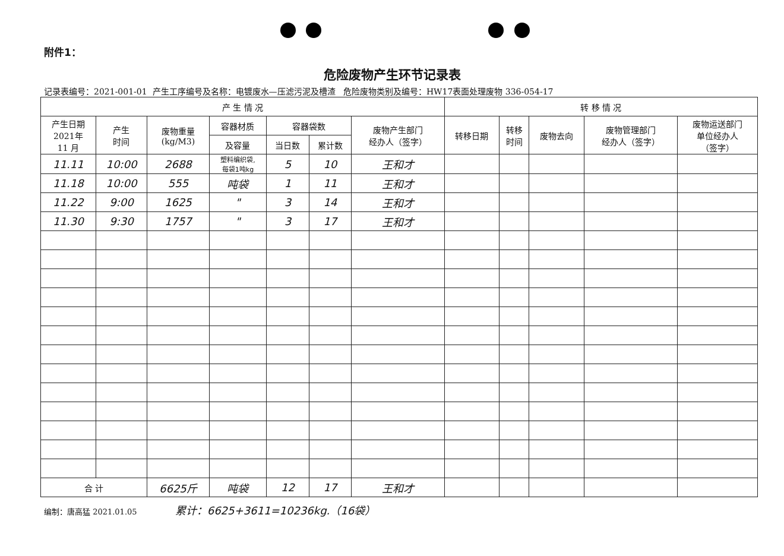附件1：
危险废物产生环节记录表
记录表编号：2021-001-01 产生工序编号及名称：电镀废水—压滤污泥及槽渣 危险废物类别及编号：HW17表面处理废物 336-054-17
| 产 生 情 况 | | | | | | | 转 移 情 况 | | | | |
| --- | --- | --- | --- | --- | --- | --- | --- | --- | --- | --- | --- |
| 产生日期 2021年 11 月 | 产生 时间 | 废物重量 (kg/M3) | 容器材质 | 容器袋数 | | 废物产生部门 经办人（签字） | 转移日期 | 转移 时间 | 废物去向 | 废物管理部门 经办人（签字） | 废物运送部门 单位经办人 （签字） |
| | | | 及容量 | 当日数 | 累计数 | | | | | | |
| 11.11 | 10:00 | 2688 | 塑料编织袋, 每袋1吨kg | 5 | 10 | 王和才 | | | | | |
| 11.18 | 10:00 | 555 | 吨袋 | 1 | 11 | 王和才 | | | | | |
| 11.22 | 9:00 | 1625 | " | 3 | 14 | 王和才 | | | | | |
| 11.30 | 9:30 | 1757 | " | 3 | 17 | 王和才 | | | | | |
| 合 计 | | 6625斤 | 吨袋 | 12 | 17 | 王和才 | | | | | |
编制：唐高猛 2021.01.05 累计：6625+3611=10236kg.（16袋）